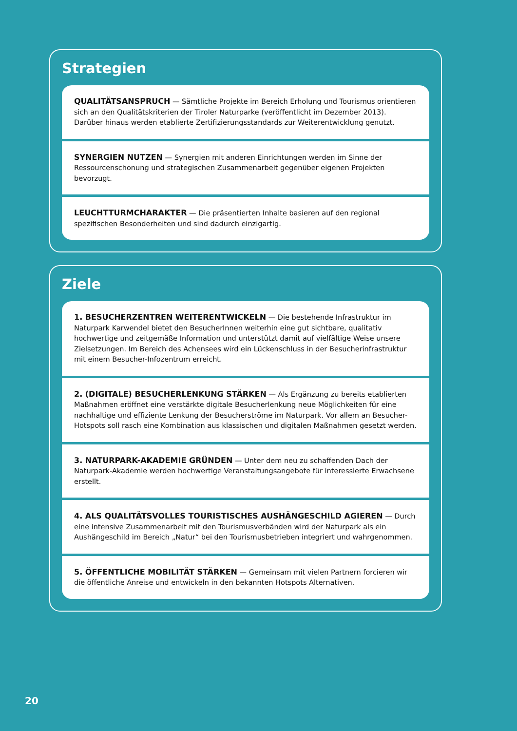Strategien
QUALITÄTSANSPRUCH — Sämtliche Projekte im Bereich Erholung und Tourismus orientieren sich an den Qualitätskriterien der Tiroler Naturparke (veröffentlicht im Dezember 2013). Darüber hinaus werden etablierte Zertifizierungsstandards zur Weiterentwicklung genutzt.
SYNERGIEN NUTZEN — Synergien mit anderen Einrichtungen werden im Sinne der Ressourcenschonung und strategischen Zusammenarbeit gegenüber eigenen Projekten bevorzugt.
LEUCHTTURMCHARAKTER — Die präsentierten Inhalte basieren auf den regional spezifischen Besonderheiten und sind dadurch einzigartig.
Ziele
1. BESUCHERZENTREN WEITERENTWICKELN — Die bestehende Infrastruktur im Naturpark Karwendel bietet den BesucherInnen weiterhin eine gut sichtbare, qualitativ hochwertige und zeitgemäße Information und unterstützt damit auf vielfältige Weise unsere Zielsetzungen. Im Bereich des Achensees wird ein Lückenschluss in der Besucherinfrastruktur mit einem Besucher-Infozentrum erreicht.
2. (DIGITALE) BESUCHERLENKUNG STÄRKEN — Als Ergänzung zu bereits etablierten Maßnahmen eröffnet eine verstärkte digitale Besucherlenkung neue Möglichkeiten für eine nachhaltige und effiziente Lenkung der Besucherströme im Naturpark. Vor allem an Besucher-Hotspots soll rasch eine Kombination aus klassischen und digitalen Maßnahmen gesetzt werden.
3. NATURPARK-AKADEMIE GRÜNDEN — Unter dem neu zu schaffenden Dach der Naturpark-Akademie werden hochwertige Veranstaltungsangebote für interessierte Erwachsene erstellt.
4. ALS QUALITÄTSVOLLES TOURISTISCHES AUSHÄNGESCHILD AGIEREN — Durch eine intensive Zusammenarbeit mit den Tourismusverbänden wird der Naturpark als ein Aushängeschild im Bereich „Natur“ bei den Tourismusbetrieben integriert und wahrgenommen.
5. ÖFFENTLICHE MOBILITÄT STÄRKEN — Gemeinsam mit vielen Partnern forcieren wir die öffentliche Anreise und entwickeln in den bekannten Hotspots Alternativen.
20